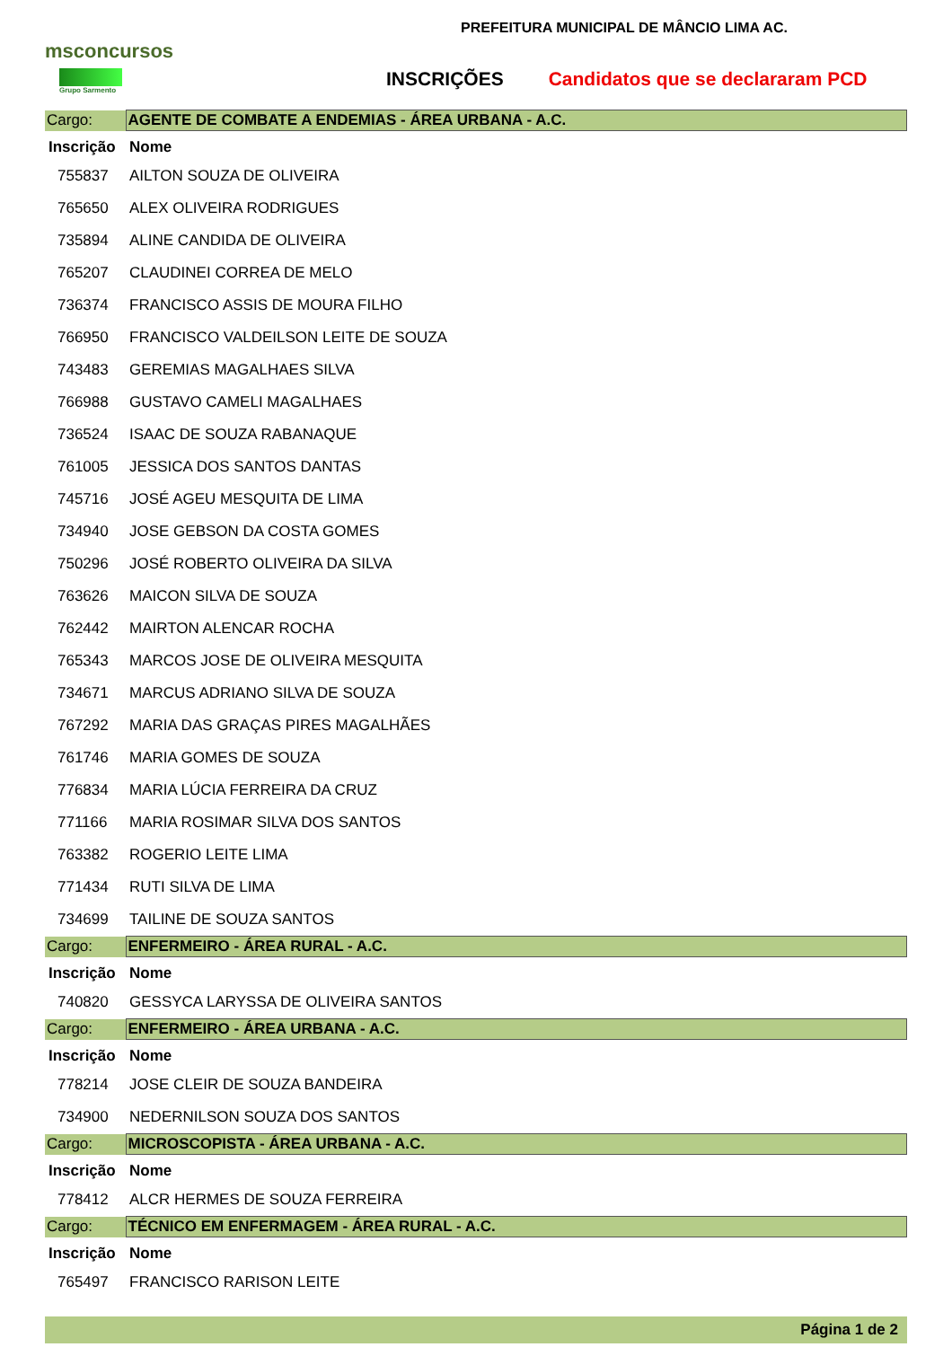msconcursos
Grupo Sarmento
PREFEITURA MUNICIPAL DE MÂNCIO LIMA AC.
INSCRIÇÕES Candidatos que se declararam PCD
| Cargo: | AGENTE DE COMBATE A ENDEMIAS - ÁREA URBANA - A.C. |
| Inscrição | Nome |
| 755837 | AILTON SOUZA DE OLIVEIRA |
| 765650 | ALEX OLIVEIRA RODRIGUES |
| 735894 | ALINE CANDIDA DE OLIVEIRA |
| 765207 | CLAUDINEI CORREA DE MELO |
| 736374 | FRANCISCO ASSIS DE MOURA FILHO |
| 766950 | FRANCISCO VALDEILSON LEITE DE SOUZA |
| 743483 | GEREMIAS MAGALHAES SILVA |
| 766988 | GUSTAVO CAMELI MAGALHAES |
| 736524 | ISAAC DE SOUZA RABANAQUE |
| 761005 | JESSICA DOS SANTOS DANTAS |
| 745716 | JOSÉ AGEU MESQUITA DE LIMA |
| 734940 | JOSE GEBSON DA COSTA GOMES |
| 750296 | JOSÉ ROBERTO OLIVEIRA DA SILVA |
| 763626 | MAICON SILVA DE SOUZA |
| 762442 | MAIRTON ALENCAR ROCHA |
| 765343 | MARCOS JOSE DE OLIVEIRA MESQUITA |
| 734671 | MARCUS ADRIANO SILVA DE SOUZA |
| 767292 | MARIA DAS GRAÇAS PIRES MAGALHÃES |
| 761746 | MARIA GOMES DE SOUZA |
| 776834 | MARIA LÚCIA FERREIRA DA CRUZ |
| 771166 | MARIA ROSIMAR SILVA DOS SANTOS |
| 763382 | ROGERIO LEITE LIMA |
| 771434 | RUTI SILVA DE LIMA |
| 734699 | TAILINE DE SOUZA SANTOS |
| Cargo: | ENFERMEIRO - ÁREA RURAL - A.C. |
| Inscrição | Nome |
| 740820 | GESSYCA LARYSSA DE OLIVEIRA SANTOS |
| Cargo: | ENFERMEIRO - ÁREA URBANA - A.C. |
| Inscrição | Nome |
| 778214 | JOSE CLEIR DE SOUZA BANDEIRA |
| 734900 | NEDERNILSON SOUZA DOS SANTOS |
| Cargo: | MICROSCOPISTA - ÁREA URBANA - A.C. |
| Inscrição | Nome |
| 778412 | ALCR HERMES DE SOUZA FERREIRA |
| Cargo: | TÉCNICO EM ENFERMAGEM - ÁREA RURAL - A.C. |
| Inscrição | Nome |
| 765497 | FRANCISCO RARISON LEITE |
Página 1 de 2